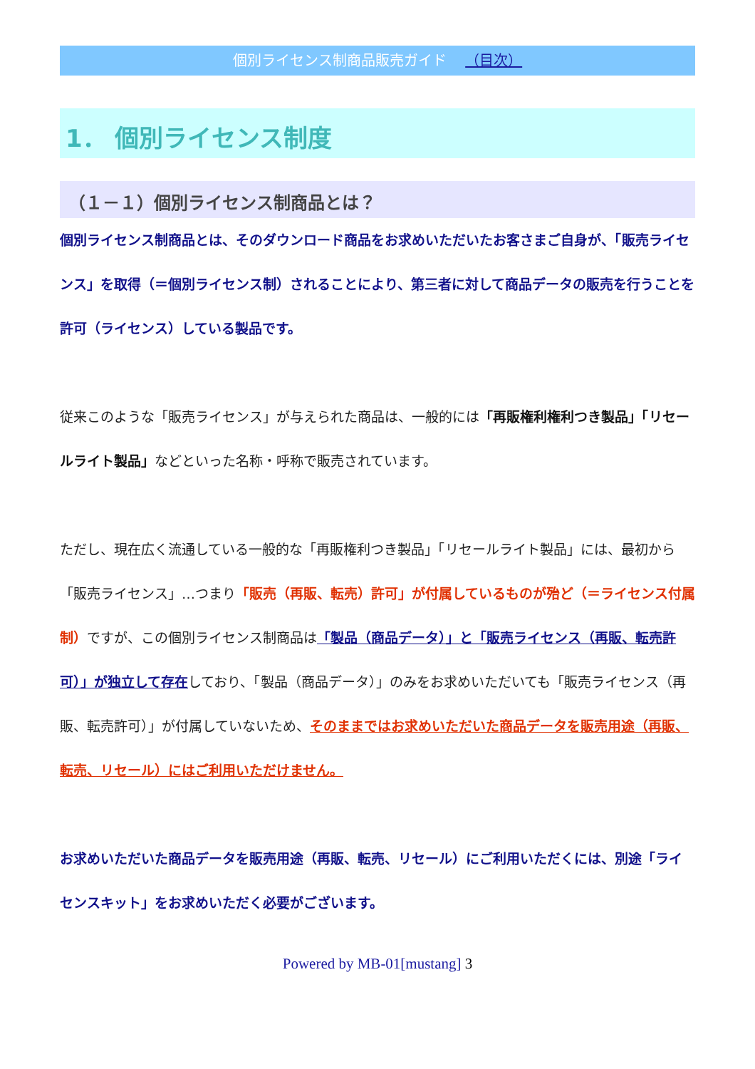個別ライセンス制商品販売ガイド （目次）
1． 個別ライセンス制度
（１－１）個別ライセンス制商品とは？
個別ライセンス制商品とは、そのダウンロード商品をお求めいただいたお客さまご自身が、「販売ライセンス」を取得（＝個別ライセンス制）されることにより、第三者に対して商品データの販売を行うことを許可（ライセンス）している製品です。
従来このような「販売ライセンス」が与えられた商品は、一般的には「再販権利権利つき製品」「リセールライト製品」などといった名称・呼称で販売されています。
ただし、現在広く流通している一般的な「再販権利つき製品」「リセールライト製品」には、最初から「販売ライセンス」…つまり「販売（再販、転売）許可」が付属しているものが殆ど（＝ライセンス付属制）ですが、この個別ライセンス制商品は「製品（商品データ）」と「販売ライセンス（再販、転売許可）」が独立して存在しており、「製品（商品データ）」のみをお求めいただいても「販売ライセンス（再販、転売許可）」が付属していないため、そのままではお求めいただいた商品データを販売用途（再販、転売、リセール）にはご利用いただけません。
お求めいただいた商品データを販売用途（再販、転売、リセール）にご利用いただくには、別途「ライセンスキット」をお求めいただく必要がございます。
Powered by MB-01[mustang] 3